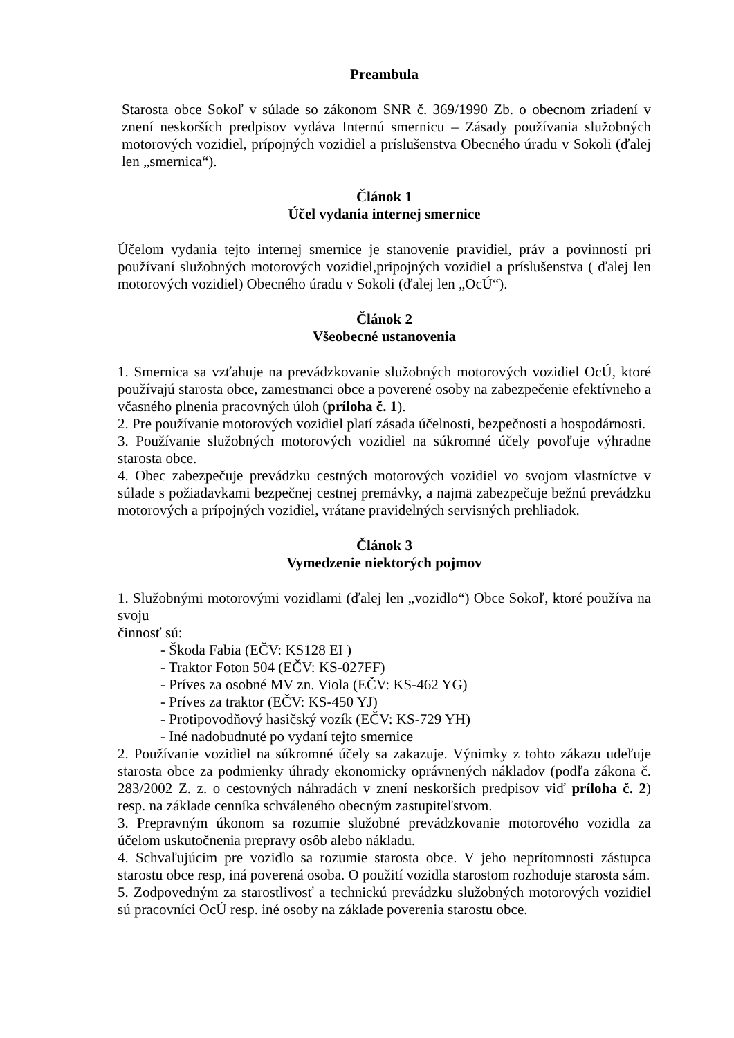Preambula
Starosta obce Sokoľ v súlade so zákonom SNR č. 369/1990 Zb. o obecnom zriadení v znení neskorších predpisov vydáva Internú smernicu – Zásady používania služobných motorových vozidiel, prípojných vozidiel a príslušenstva Obecného úradu v Sokoli (ďalej len „smernica“).
Článok 1
Účel vydania internej smernice
Účelom vydania tejto internej smernice je stanovenie pravidiel, práv a povinností pri používaní služobných motorových vozidiel,pripojných vozidiel a príslušenstva ( ďalej len motorových vozidiel) Obecného úradu v Sokoli (ďalej len „OcÚ“).
Článok 2
Všeobecné ustanovenia
1. Smernica sa vzťahuje na prevádzkovanie služobných motorových vozidiel OcÚ, ktoré používajú starosta obce, zamestnanci obce a poverené osoby na zabezpečenie efektívneho a včasného plnenia pracovných úloh (príloha č. 1).
2. Pre používanie motorových vozidiel platí zásada účelnosti, bezpečnosti a hospodárnosti.
3. Používanie služobných motorových vozidiel na súkromné účely povoľuje výhradne starosta obce.
4. Obec zabezpečuje prevádzku cestných motorových vozidiel vo svojom vlastníctve v súlade s požiadavkami bezpečnej cestnej premávky, a najmä zabezpečuje bežnú prevádzku motorových a prípojných vozidiel, vrátane pravidelných servisných prehliadok.
Článok 3
Vymedzenie niektorých pojmov
1. Služobnými motorovými vozidlami (ďalej len „vozidlo“) Obce Sokoľ, ktoré používa na svoju
činnosť sú:
- Škoda Fabia (EČV: KS128 EI )
- Traktor Foton 504 (EČV: KS-027FF)
- Príves za osobné MV zn. Viola (EČV: KS-462 YG)
- Príves za traktor (EČV: KS-450 YJ)
- Protipovodňový hasičský vozík (EČV: KS-729 YH)
- Iné nadobudnuté po vydaní tejto smernice
2. Používanie vozidiel na súkromné účely sa zakazuje. Výnimky z tohto zákazu udeľuje starosta obce za podmienky úhrady ekonomicky oprávnených nákladov (podľa zákona č. 283/2002 Z. z. o cestovných náhradách v znení neskorších predpisov viď príloha č. 2) resp. na základe cenníka schváleného obecným zastupiteľstvom.
3. Prepravným úkonom sa rozumie služobné prevádzkovanie motorového vozidla za účelom uskutočnenia prepravy osôb alebo nákladu.
4. Schvaľujúcim pre vozidlo sa rozumie starosta obce. V jeho neprítomnosti zástupca starostu obce resp, iná poverená osoba. O použití vozidla starostom rozhoduje starosta sám.
5. Zodpovedným za starostlivosť a technickú prevádzku služobných motorových vozidiel sú pracovníci OcÚ resp. iné osoby na základe poverenia starostu obce.